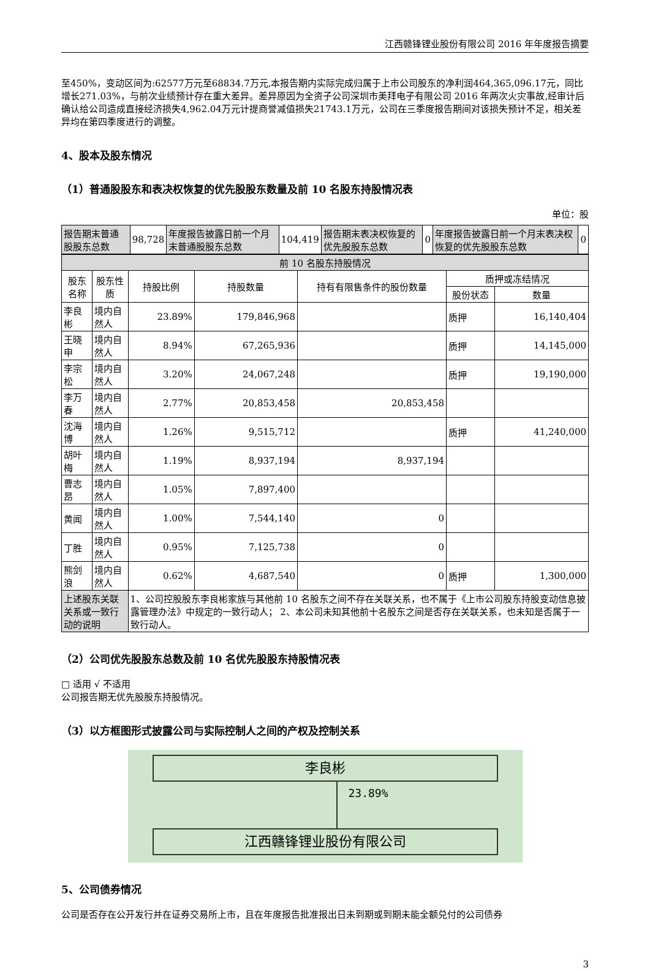江西赣锋锂业股份有限公司 2016 年年度报告摘要
至450%，变动区间为:62577万元至68834.7万元,本报告期内实际完成归属于上市公司股东的净利润464,365,096.17元，同比增长271.03%，与前次业绩预计存在重大差异。差异原因为全资子公司深圳市美拜电子有限公司 2016 年两次火灾事故,经审计后确认给公司造成直接经济损失4,962.04万元计提商誉减值损失21743.1万元，公司在三季度报告期间对该损失预计不足，相关差异均在第四季度进行的调整。
4、股本及股东情况
（1）普通股股东和表决权恢复的优先股股东数量及前 10 名股东持股情况表
单位：股
| 报告期末普通股股东总数 | 98,728 | 年度报告披露日前一个月末普通股股东总数 | 104,419 | 报告期末表决权恢复的优先股股东总数 | 0 | 年度报告披露日前一个月末表决权恢复的优先股股东总数 | 0 |
| 前 10 名股东持股情况 | | | | | | |
| 股东名称 | 股东性质 | 持股比例 | 持股数量 | 持有有限售条件的股份数量 | 质押或冻结情况 | |
| | | | | | 股份状态 | 数量 |
| 李良彬 | 境内自然人 | 23.89% | 179,846,968 | | 质押 | 16,140,404 |
| 王晓申 | 境内自然人 | 8.94% | 67,265,936 | | 质押 | 14,145,000 |
| 李宗松 | 境内自然人 | 3.20% | 24,067,248 | | 质押 | 19,190,000 |
| 李万春 | 境内自然人 | 2.77% | 20,853,458 | 20,853,458 | | |
| 沈海博 | 境内自然人 | 1.26% | 9,515,712 | | 质押 | 41,240,000 |
| 胡叶梅 | 境内自然人 | 1.19% | 8,937,194 | 8,937,194 | | |
| 曹志昂 | 境内自然人 | 1.05% | 7,897,400 | | | |
| 黄闻 | 境内自然人 | 1.00% | 7,544,140 | 0 | | |
| 丁胜 | 境内自然人 | 0.95% | 7,125,738 | 0 | | |
| 熊剑浪 | 境内自然人 | 0.62% | 4,687,540 | 0 | 质押 | 1,300,000 |
| 上述股东关联关系或一致行动的说明 | | 1、公司控股股东李良彬家族与其他前 10 名股东之间不存在关联关系，也不属于《上市公司股东持股变动信息披露管理办法》中规定的一致行动人； 2、本公司未知其他前十名股东之间是否存在关联关系，也未知是否属于一致行动人。 | | | | |
（2）公司优先股股东总数及前 10 名优先股股东持股情况表
□ 适用 √ 不适用
公司报告期无优先股股东持股情况。
（3）以方框图形式披露公司与实际控制人之间的产权及控制关系
李良彬
23.89%
江西赣锋锂业股份有限公司
5、公司债券情况
公司是否存在公开发行并在证券交易所上市，且在年度报告批准报出日未到期或到期未能全额兑付的公司债券
3